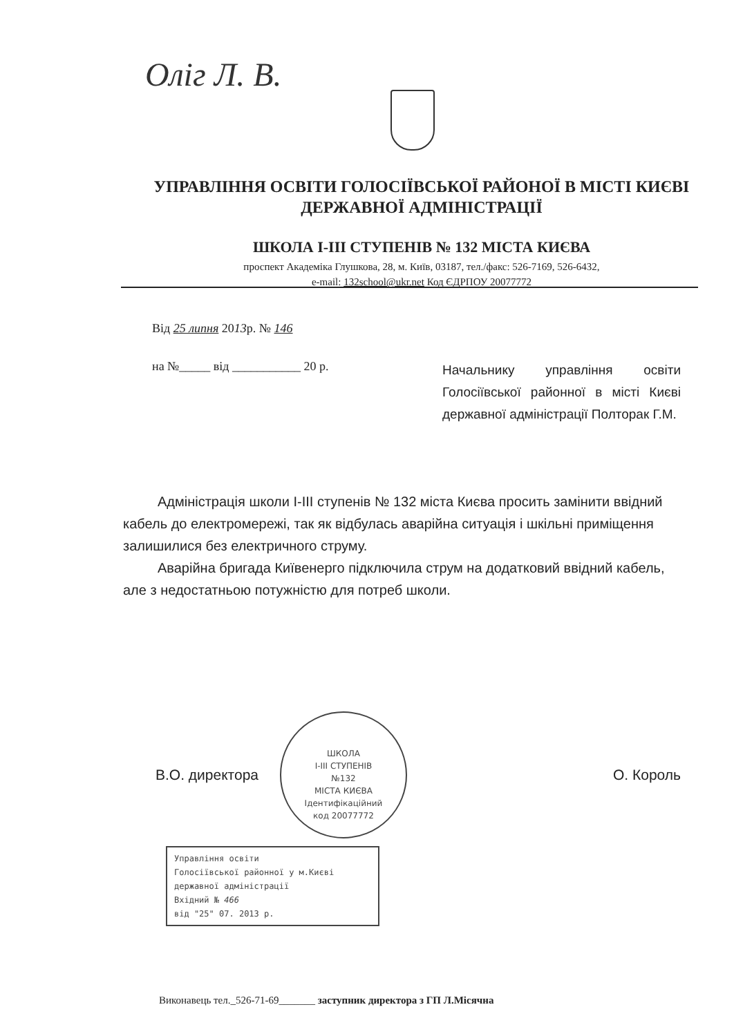Олiг Л. В.
УПРАВЛІННЯ ОСВІТИ ГОЛОСІЇВСЬКОЇ РАЙОНОЇ В МІСТІ КИЄВІ
ДЕРЖАВНОЇ АДМІНІСТРАЦІЇ
ШКОЛА І-ІІІ СТУПЕНІВ № 132 МІСТА КИЄВА
проспект Академіка Глушкова, 28, м. Київ, 03187, тел./факс: 526-7169, 526-6432,
e-mail: 132school@ukr.net Код ЄДРПОУ 20077772
Від 25 липня 2013р. № 146
на №_____ від ___________ 20 р.
Начальнику управління освіти Голосіївської районної в місті Києві державної адміністрації Полторак Г.М.
Адміністрація школи І-ІІІ ступенів № 132 міста Києва просить замінити ввідний кабель до електромережі, так як відбулась аварійна ситуація і шкільні приміщення залишилися без електричного струму.
Аварійна бригада Київенерго підключила струм на додатковий ввідний кабель, але з недостатньою потужністю для потреб школи.
ШКОЛА
І-ІІІ СТУПЕНІВ
№132
МІСТА КИЄВА
Ідентифікаційний
код 20077772
В.О. директора О. Король
Управління освіти
Голосіївської районної у м.Києві
державної адміністрації
Вхідний № 466
від "25" 07. 2013 р.
Виконавець тел._526-71-69_______ заступник директора з ГП Л.Місячна